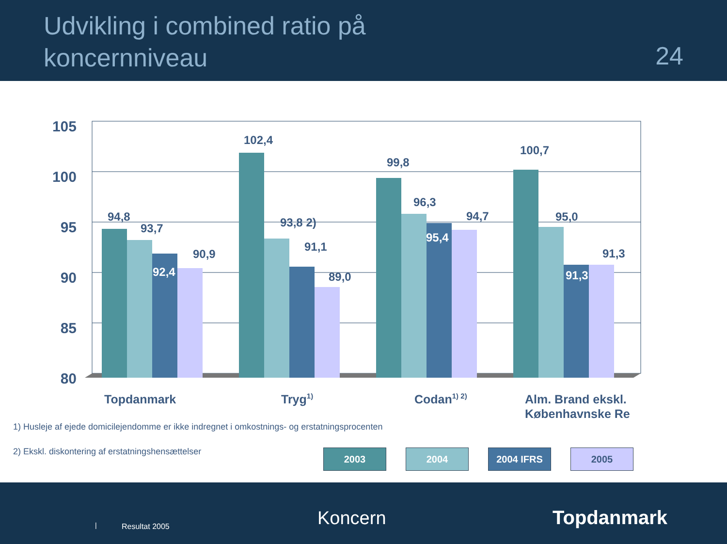Udvikling i combined ratio på
koncernniveau
24
105
100
95
90
85
80
94,8
93,7
90,9
102,4
93,8 2)
91,1
89,0
99,8
96,3
94,7
100,7
95,0
91,3
92,4
95,4
91,3
Topdanmark
Tryg1)
Codan1) 2)
Alm. Brand ekskl.
Københavnske Re
1) Husleje af ejede domicilejendomme er ikke indregnet i omkostnings- og erstatningsprocenten
2) Ekskl. diskontering af erstatningshensættelser
2003 2004 2004 IFRS 2005
| Resultat 2005 Koncern Topdanmark